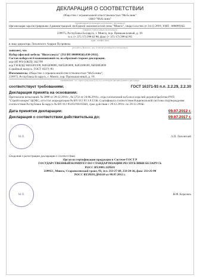ДЕКЛАРАЦИЯ О СООТВЕТСТВИИ
Общество с ограниченной ответственностью "Мебелинк"
ООО "Мебелинк"
(наименование организации-изготовителя, поставщика)
Организация зарегистрирована Администрацией свободной экономической зоны "Минск", свидетельство от 24.12.2010, УНП - 808000265
(сведения о регистрации организации)
220075, Республика Беларусь, г. Минск, пер. Промышленный, д. 10.
тел. (+ 375 17) 299 63 98, факс (+ 375 17) 299 63 95
адрес, телефон, факс
в лице директора Личевского Андрея Петровича
должность, фамилия, имя, отчество руководителя организации
заявляет, что
Набор офисной мебели "Интеллекта" (ТО BY 808000265.030-2011).
Состав набора из 6 наименований см. на обратной стороне декларации.
код ОП 003 (ОКП): 362700
код ТН ВЭД: 9403301100, 9403309900, 9403301900, 9403109100, 9403903000
Серийный выпуск. ГОСТ 16371-93
Изготовитель: Общество с ограниченной ответственностью "Мебелинк",
220075, Республика Беларусь, г. Минск, пер. Промышленный, д. 10.
наименование, тип, марка продукции (услуги), на которую распространяется декларация
соответствует требованиям: ГОСТ 16371-93 п.п. 2.2.29, 2.2.30
Декларация принята на основании:
Протоколов испытаний: № 5990 от 29.12.2011г., № 5751 от 24.06.2011г., отдел испытаний мебели и изделий деревообработки РУП "Стройтехнорм" ЦСМС, аттестат аккредитации № BY/112 02.1.0.1236. Сертификата соответствия Национальной системы подтверждения соответствия Республики Беларусь № BY/112 03.03.018 03361, срок действия с 29.12.2011г. по 29.12.2016г.
Дата принятия декларации: 09.07.2012 г.
Декларация о соответствии действительна до: 09.07.2017 г.
М.П.
А.П. Личевский
Сведения о регистрации декларации о соответствии
Орган по сертификации продукции в Системе ГОСТ Р
ГОСУДАРСТВЕННЫЙ КОМИТЕТ ПО СТАНДАРТИЗАЦИИ РЕСПУБЛИКИ БЕЛАРУСЬ
РОСС BY.0001.11РБ01
220053 , Минск, Старовиленский тракт, 93, тел. 233-27-69, 233-28-36, факс 233-25-08
РОСС BY.РБ01.Д04310 от 09.07.2012 г.
М.П.
В.Ф. Королюк